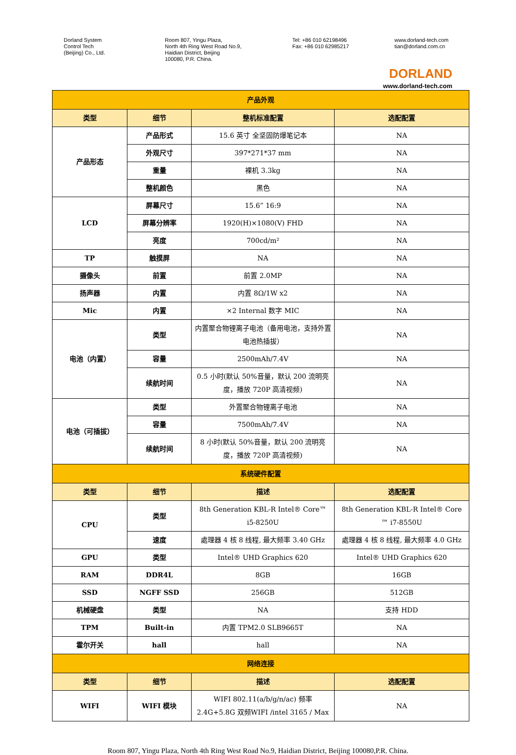Dorland System
Control Tech
(Beijing) Co., Ltd.
Room 807, Yingu Plaza,
North 4th Ring West Road No.9,
Haidian District, Beijing
100080, P.R. China.
Tel: +86 010 62198496
Fax: +86 010 62985217
www.dorland-tech.com
tian@dorland.com.cn
DORLAND
www.dorland-tech.com
| 产品外观 | | | |
| 类型 | 细节 | 整机标准配置 | 选配配置 |
| 产品形态 | 产品形式 | 15.6 英寸 全坚固防爆笔记本 | NA |
| | 外观尺寸 | 397*271*37 mm | NA |
| | 重量 | 裸机 3.3kg | NA |
| | 整机颜色 | 黑色 | NA |
| LCD | 屏幕尺寸 | 15.6” 16:9 | NA |
| | 屏幕分辨率 | 1920(H)×1080(V) FHD | NA |
| | 亮度 | 700cd/m² | NA |
| TP | 触摸屏 | NA | NA |
| 摄像头 | 前置 | 前置 2.0MP | NA |
| 扬声器 | 内置 | 内置 8Ω/1W x2 | NA |
| Mic | 内置 | ×2 Internal 数字 MIC | NA |
| 电池（内置） | 类型 | 内置聚合物锂离子电池（备用电池，支持外置电池热插拔） | NA |
| | 容量 | 2500mAh/7.4V | NA |
| | 续航时间 | 0.5 小时(默认 50%音量，默认 200 流明亮度，播放 720P 高清视频) | NA |
| 电池（可插拔） | 类型 | 外置聚合物锂离子电池 | NA |
| | 容量 | 7500mAh/7.4V | NA |
| | 续航时间 | 8 小时(默认 50%音量，默认 200 流明亮度，播放 720P 高清视频) | NA |
| 系统硬件配置 | | | |
| 类型 | 细节 | 描述 | 选配配置 |
| CPU | 类型 | 8th Generation KBL-R Intel® Core™ i5-8250U | 8th Generation KBL-R Intel® Core ™ i7-8550U |
| | 速度 | 處理器 4 核 8 线程, 最大频率 3.40 GHz | 處理器 4 核 8 线程, 最大频率 4.0 GHz |
| GPU | 类型 | Intel® UHD Graphics 620 | Intel® UHD Graphics 620 |
| RAM | DDR4L | 8GB | 16GB |
| SSD | NGFF SSD | 256GB | 512GB |
| 机械硬盘 | 类型 | NA | 支持 HDD |
| TPM | Built-in | 内置 TPM2.0 SLB9665T | NA |
| 霍尔开关 | hall | hall | NA |
| 网络连接 | | | |
| 类型 | 细节 | 描述 | 选配配置 |
| WIFI | WIFI 模块 | WIFI 802.11(a/b/g/n/ac) 频率 2.4G+5.8G 双频WIFI /intel 3165 / Max | NA |
Room 807, Yingu Plaza, North 4th Ring West Road No.9, Haidian District, Beijing 100080,P.R. China.